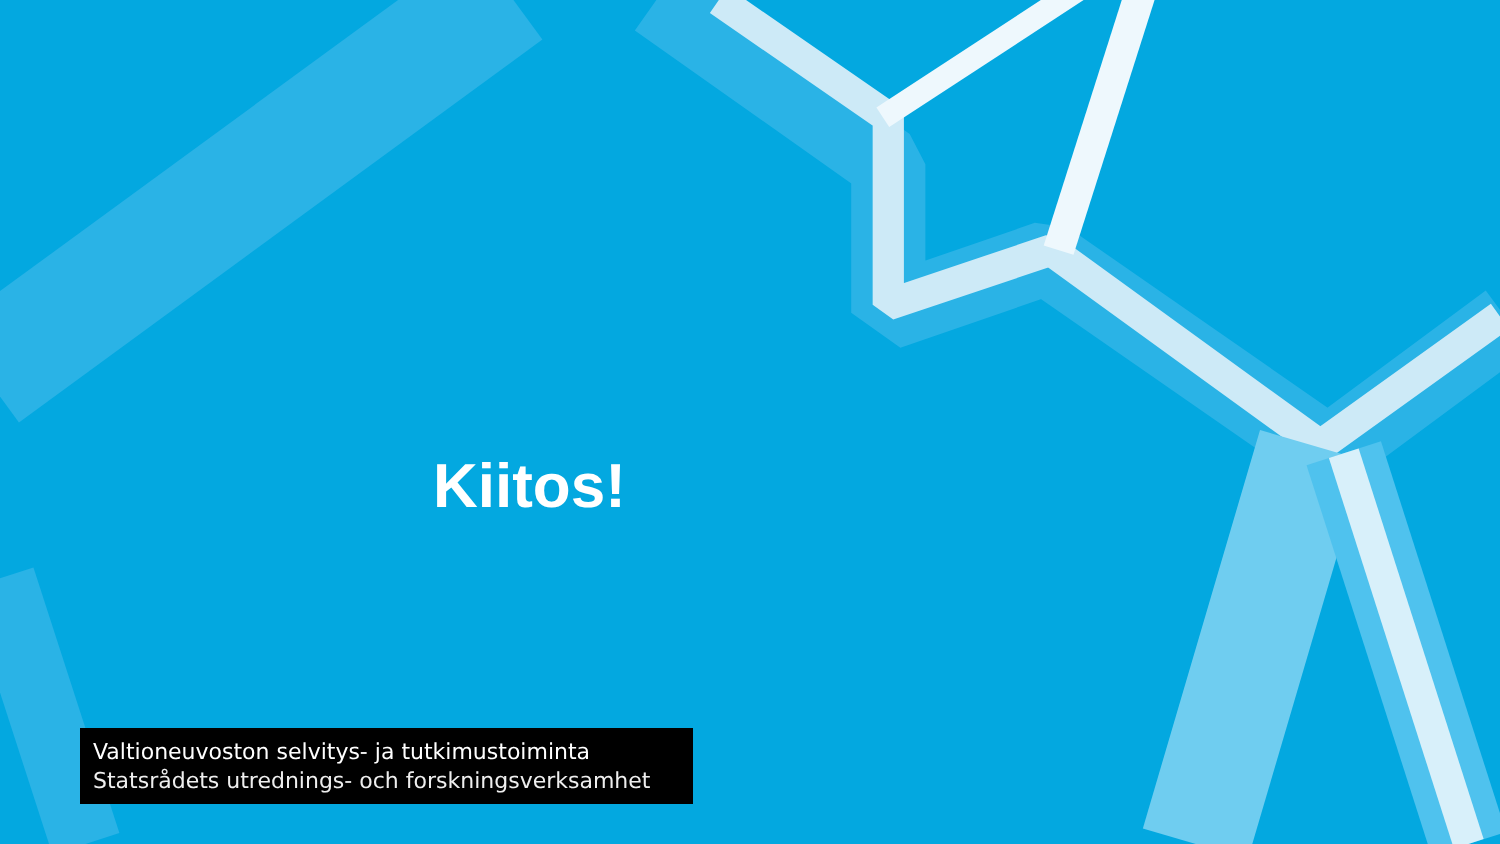Kiitos!
Valtioneuvoston selvitys- ja tutkimustoiminta
Statsrådets utrednings- och forskningsverksamhet